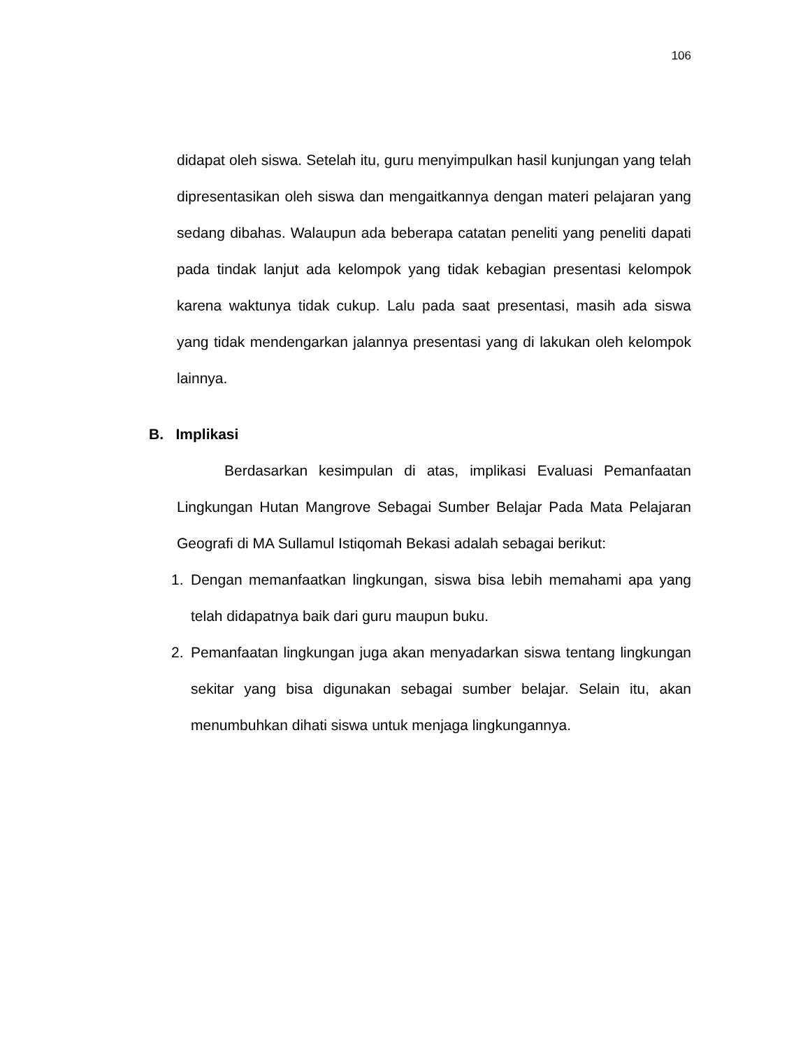106
didapat oleh siswa. Setelah itu, guru menyimpulkan hasil kunjungan yang telah dipresentasikan oleh siswa dan mengaitkannya dengan materi pelajaran yang sedang dibahas. Walaupun ada beberapa catatan peneliti yang peneliti dapati pada tindak lanjut ada kelompok yang tidak kebagian presentasi kelompok karena waktunya tidak cukup. Lalu pada saat presentasi, masih ada siswa yang tidak mendengarkan jalannya presentasi yang di lakukan oleh kelompok lainnya.
B. Implikasi
Berdasarkan kesimpulan di atas, implikasi Evaluasi Pemanfaatan Lingkungan Hutan Mangrove Sebagai Sumber Belajar Pada Mata Pelajaran Geografi di MA Sullamul Istiqomah Bekasi adalah sebagai berikut:
1. Dengan memanfaatkan lingkungan, siswa bisa lebih memahami apa yang telah didapatnya baik dari guru maupun buku.
2. Pemanfaatan lingkungan juga akan menyadarkan siswa tentang lingkungan sekitar yang bisa digunakan sebagai sumber belajar. Selain itu, akan menumbuhkan dihati siswa untuk menjaga lingkungannya.